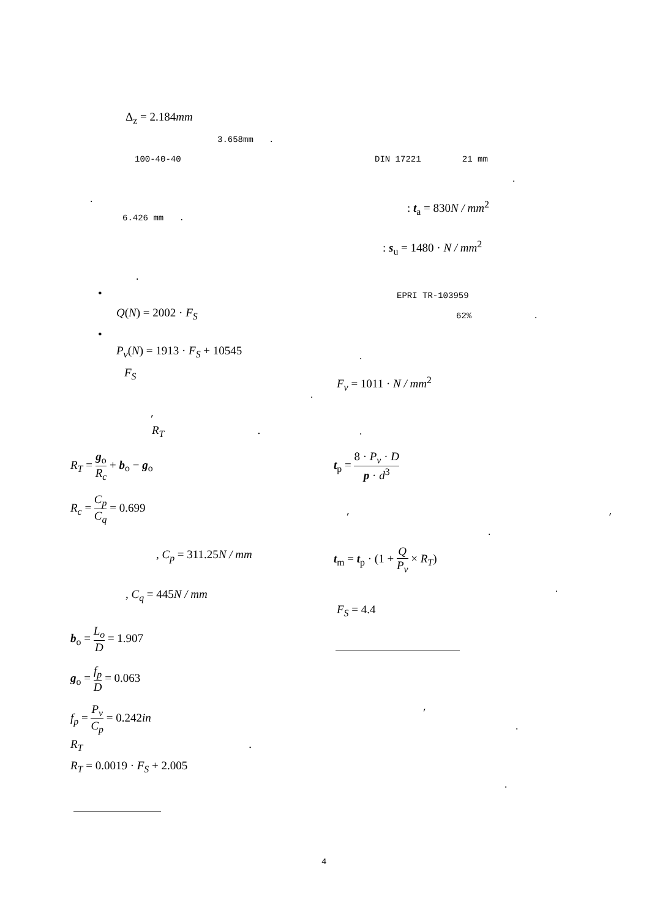Δ<sub>z</sub> = 2.184mm
3.658mm .
100-40-40 DIN 17221 21 mm
.
. : t<sub>a</sub> = 830N / mm<sup>2</sup>
6.426 mm .
: s<sub>u</sub> = 1480 · N / mm<sup>2</sup>
.
• EPRI TR-103959
Q(N) = 2002 · F<sub>S</sub> 62% .
•
P<sub>v</sub>(N) = 1913 · F<sub>S</sub> + 10545 .
F<sub>S</sub>
F<sub>v</sub> = 1011 · N / mm<sup>2</sup>
.
,
R<sub>T</sub> . .
R<sub>T</sub> = g<sub>o</sub> R<sub>c</sub> + b<sub>o</sub> − g<sub>o</sub> t<sub>p</sub> = 8 · P<sub>v</sub> · D p · d<sup>3</sup>
R<sub>c</sub> = C<sub>p</sub> C<sub>q</sub> = 0.699
, ,
.
, C<sub>p</sub> = 311.25N / mm t<sub>m</sub> = t<sub>p</sub> · (1 + Q P<sub>v</sub> × R<sub>T</sub>)
.
, C<sub>q</sub> = 445N / mm
F<sub>S</sub> = 4.4
b<sub>o</sub> = L<sub>o</sub> D = 1.907
g<sub>o</sub> = f<sub>p</sub> D = 0.063
f<sub>p</sub> = P<sub>v</sub> C<sub>p</sub> = 0.242in ,
.
R<sub>T</sub> .
R<sub>T</sub> = 0.0019 · F<sub>S</sub> + 2.005
.
4